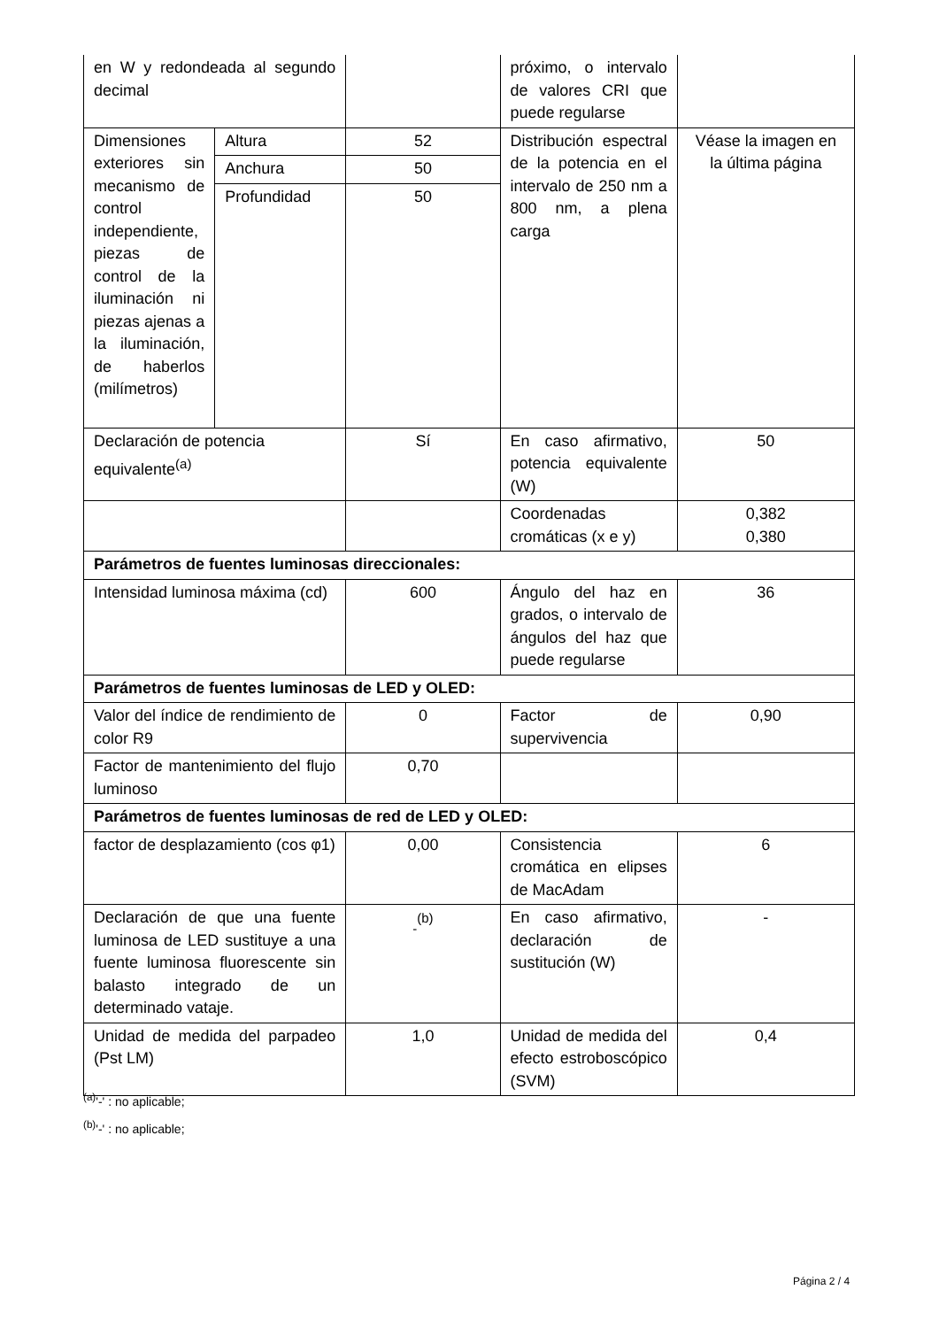| en W y redondeada al segundo decimal | | | próximo, o intervalo de valores CRI que puede regularse | |
| Dimensiones exteriores sin mecanismo de control independiente, piezas de control de la iluminación ni piezas ajenas a la iluminación, de haberlos (milímetros) | Altura | 52 | Distribución espectral de la potencia en el intervalo de 250 nm a 800 nm, a plena carga | Véase la imagen en la última página |
| | Anchura | 50 | | |
| | Profundidad | 50 | | |
| Declaración de potencia equivalente<sup>(a)</sup> | | Sí | En caso afirmativo, potencia equivalente (W) | 50 |
| | | | Coordenadas cromáticas (x e y) | 0,382 0,380 |
| Parámetros de fuentes luminosas direccionales: | | | | |
| Intensidad luminosa máxima (cd) | | 600 | Ángulo del haz en grados, o intervalo de ángulos del haz que puede regularse | 36 |
| Parámetros de fuentes luminosas de LED y OLED: | | | | |
| Valor del índice de rendimiento de color R9 | | 0 | Factor de supervivencia | 0,90 |
| Factor de mantenimiento del flujo luminoso | | 0,70 | | |
| Parámetros de fuentes luminosas de red de LED y OLED: | | | | |
| factor de desplazamiento (cos φ1) | | 0,00 | Consistencia cromática en elipses de MacAdam | 6 |
| Declaración de que una fuente luminosa de LED sustituye a una fuente luminosa fluorescente sin balasto integrado de un determinado vataje. | | <sub>-</sub><sup>(b)</sup> | En caso afirmativo, declaración de sustitución (W) | - |
| Unidad de medida del parpadeo (Pst LM) | | 1,0 | Unidad de medida del efecto estroboscópico (SVM) | 0,4 |
<sup>(a)</sup> '-' : no aplicable;
<sup>(b)</sup> '-' : no aplicable;
Página 2 / 4